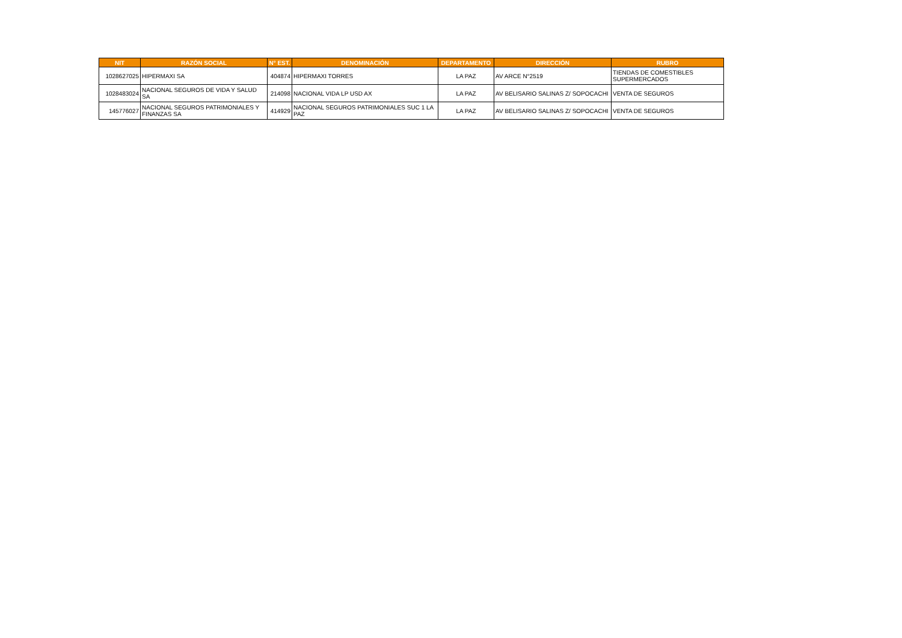| NIT | RAZÓN SOCIAL | N° EST. | DENOMINACIÓN | DEPARTAMENTO | DIRECCIÓN | RUBRO |
| --- | --- | --- | --- | --- | --- | --- |
| 1028627025 | HIPERMAXI SA | 404874 | HIPERMAXI TORRES | LA PAZ | AV ARCE N°2519 | TIENDAS DE COMESTIBLES SUPERMERCADOS |
| 1028483024 | NACIONAL SEGUROS DE VIDA Y SALUD SA | 214098 | NACIONAL VIDA LP USD AX | LA PAZ | AV BELISARIO SALINAS Z/ SOPOCACHI | VENTA DE SEGUROS |
| 145776027 | NACIONAL SEGUROS PATRIMONIALES Y FINANZAS SA | 414929 | NACIONAL SEGUROS PATRIMONIALES SUC 1 LA PAZ | LA PAZ | AV BELISARIO SALINAS Z/ SOPOCACHI | VENTA DE SEGUROS |